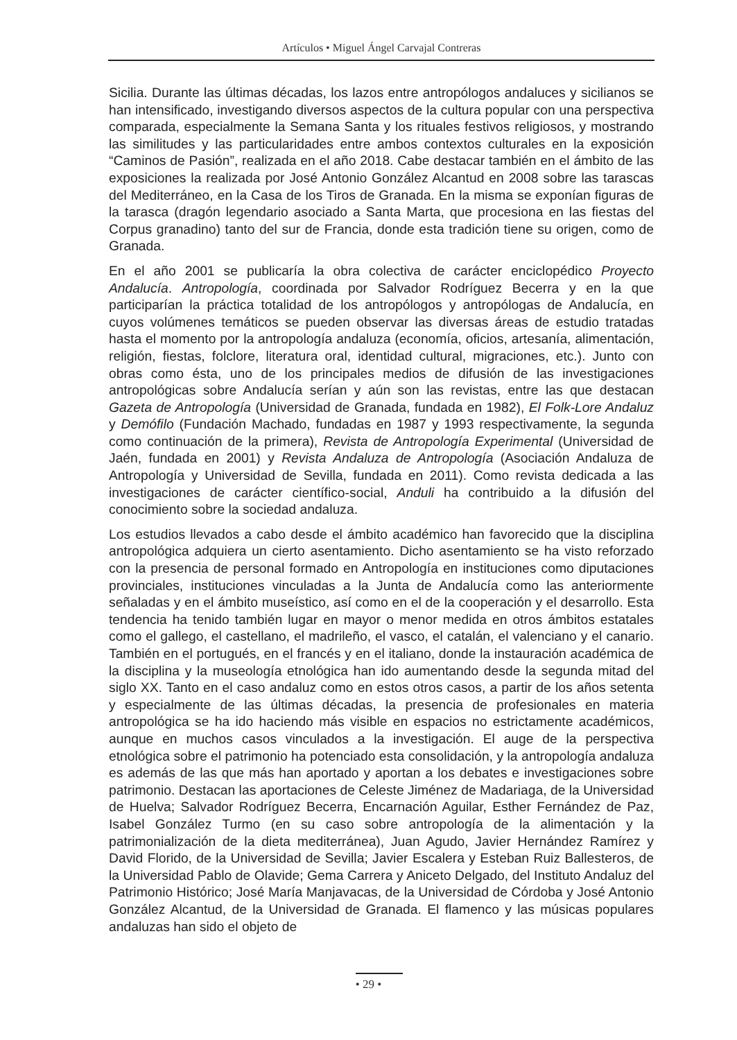Artículos • Miguel Ángel Carvajal Contreras
Sicilia. Durante las últimas décadas, los lazos entre antropólogos andaluces y sicilianos se han intensificado, investigando diversos aspectos de la cultura popular con una perspectiva comparada, especialmente la Semana Santa y los rituales festivos religiosos, y mostrando las similitudes y las particularidades entre ambos contextos culturales en la exposición “Caminos de Pasión”, realizada en el año 2018. Cabe destacar también en el ámbito de las exposiciones la realizada por José Antonio González Alcantud en 2008 sobre las tarascas del Mediterráneo, en la Casa de los Tiros de Granada. En la misma se exponían figuras de la tarasca (dragón legendario asociado a Santa Marta, que procesiona en las fiestas del Corpus granadino) tanto del sur de Francia, donde esta tradición tiene su origen, como de Granada.
En el año 2001 se publicaría la obra colectiva de carácter enciclopédico Proyecto Andalucía. Antropología, coordinada por Salvador Rodríguez Becerra y en la que participarían la práctica totalidad de los antropólogos y antropólogas de Andalucía, en cuyos volúmenes temáticos se pueden observar las diversas áreas de estudio tratadas hasta el momento por la antropología andaluza (economía, oficios, artesanía, alimentación, religión, fiestas, folclore, literatura oral, identidad cultural, migraciones, etc.). Junto con obras como ésta, uno de los principales medios de difusión de las investigaciones antropológicas sobre Andalucía serían y aún son las revistas, entre las que destacan Gazeta de Antropología (Universidad de Granada, fundada en 1982), El Folk-Lore Andaluz y Demófilo (Fundación Machado, fundadas en 1987 y 1993 respectivamente, la segunda como continuación de la primera), Revista de Antropología Experimental (Universidad de Jaén, fundada en 2001) y Revista Andaluza de Antropología (Asociación Andaluza de Antropología y Universidad de Sevilla, fundada en 2011). Como revista dedicada a las investigaciones de carácter científico-social, Anduli ha contribuido a la difusión del conocimiento sobre la sociedad andaluza.
Los estudios llevados a cabo desde el ámbito académico han favorecido que la disciplina antropológica adquiera un cierto asentamiento. Dicho asentamiento se ha visto reforzado con la presencia de personal formado en Antropología en instituciones como diputaciones provinciales, instituciones vinculadas a la Junta de Andalucía como las anteriormente señaladas y en el ámbito museístico, así como en el de la cooperación y el desarrollo. Esta tendencia ha tenido también lugar en mayor o menor medida en otros ámbitos estatales como el gallego, el castellano, el madrileño, el vasco, el catalán, el valenciano y el canario. También en el portugués, en el francés y en el italiano, donde la instauración académica de la disciplina y la museología etnológica han ido aumentando desde la segunda mitad del siglo XX. Tanto en el caso andaluz como en estos otros casos, a partir de los años setenta y especialmente de las últimas décadas, la presencia de profesionales en materia antropológica se ha ido haciendo más visible en espacios no estrictamente académicos, aunque en muchos casos vinculados a la investigación. El auge de la perspectiva etnológica sobre el patrimonio ha potenciado esta consolidación, y la antropología andaluza es además de las que más han aportado y aportan a los debates e investigaciones sobre patrimonio. Destacan las aportaciones de Celeste Jiménez de Madariaga, de la Universidad de Huelva; Salvador Rodríguez Becerra, Encarnación Aguilar, Esther Fernández de Paz, Isabel González Turmo (en su caso sobre antropología de la alimentación y la patrimonialización de la dieta mediterránea), Juan Agudo, Javier Hernández Ramírez y David Florido, de la Universidad de Sevilla; Javier Escalera y Esteban Ruiz Ballesteros, de la Universidad Pablo de Olavide; Gema Carrera y Aniceto Delgado, del Instituto Andaluz del Patrimonio Histórico; José María Manjavacas, de la Universidad de Córdoba y José Antonio González Alcantud, de la Universidad de Granada. El flamenco y las músicas populares andaluzas han sido el objeto de
• 29 •